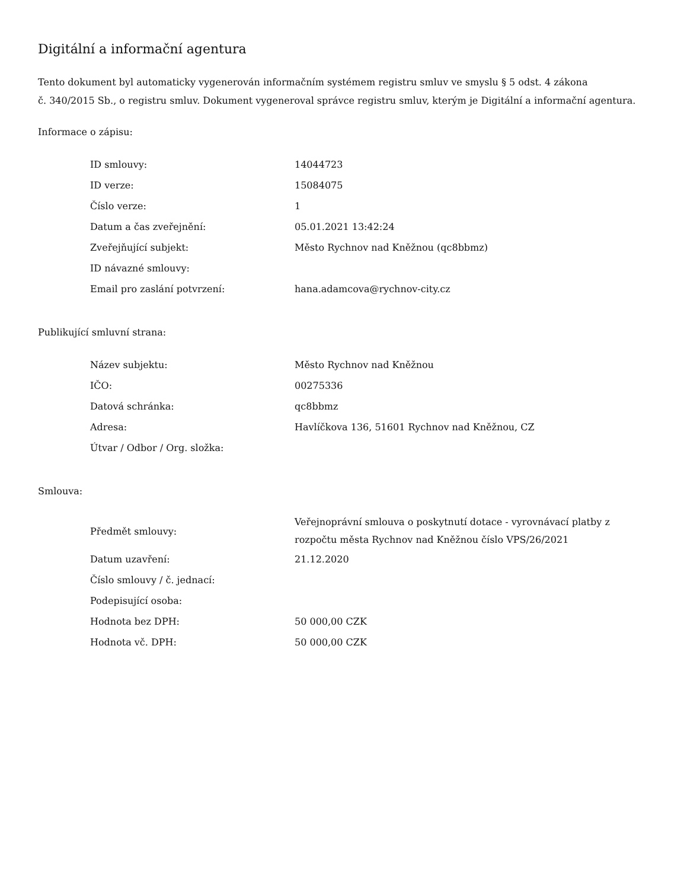Digitální a informační agentura
Tento dokument byl automaticky vygenerován informačním systémem registru smluv ve smyslu § 5 odst. 4 zákona
č. 340/2015 Sb., o registru smluv. Dokument vygeneroval správce registru smluv, kterým je Digitální a informační agentura.
Informace o zápisu:
| ID smlouvy: | 14044723 |
| ID verze: | 15084075 |
| Číslo verze: | 1 |
| Datum a čas zveřejnění: | 05.01.2021 13:42:24 |
| Zveřejňující subjekt: | Město Rychnov nad Kněžnou (qc8bbmz) |
| ID návazné smlouvy: | |
| Email pro zaslání potvrzení: | hana.adamcova@rychnov-city.cz |
Publikující smluvní strana:
| Název subjektu: | Město Rychnov nad Kněžnou |
| IČO: | 00275336 |
| Datová schránka: | qc8bbmz |
| Adresa: | Havlíčkova 136, 51601 Rychnov nad Kněžnou, CZ |
| Útvar / Odbor / Org. složka: | |
Smlouva:
| Předmět smlouvy: | Veřejnoprávní smlouva o poskytnutí dotace - vyrovnávací platby z rozpočtu města Rychnov nad Kněžnou číslo VPS/26/2021 |
| Datum uzavření: | 21.12.2020 |
| Číslo smlouvy / č. jednací: | |
| Podepisující osoba: | |
| Hodnota bez DPH: | 50 000,00 CZK |
| Hodnota vč. DPH: | 50 000,00 CZK |